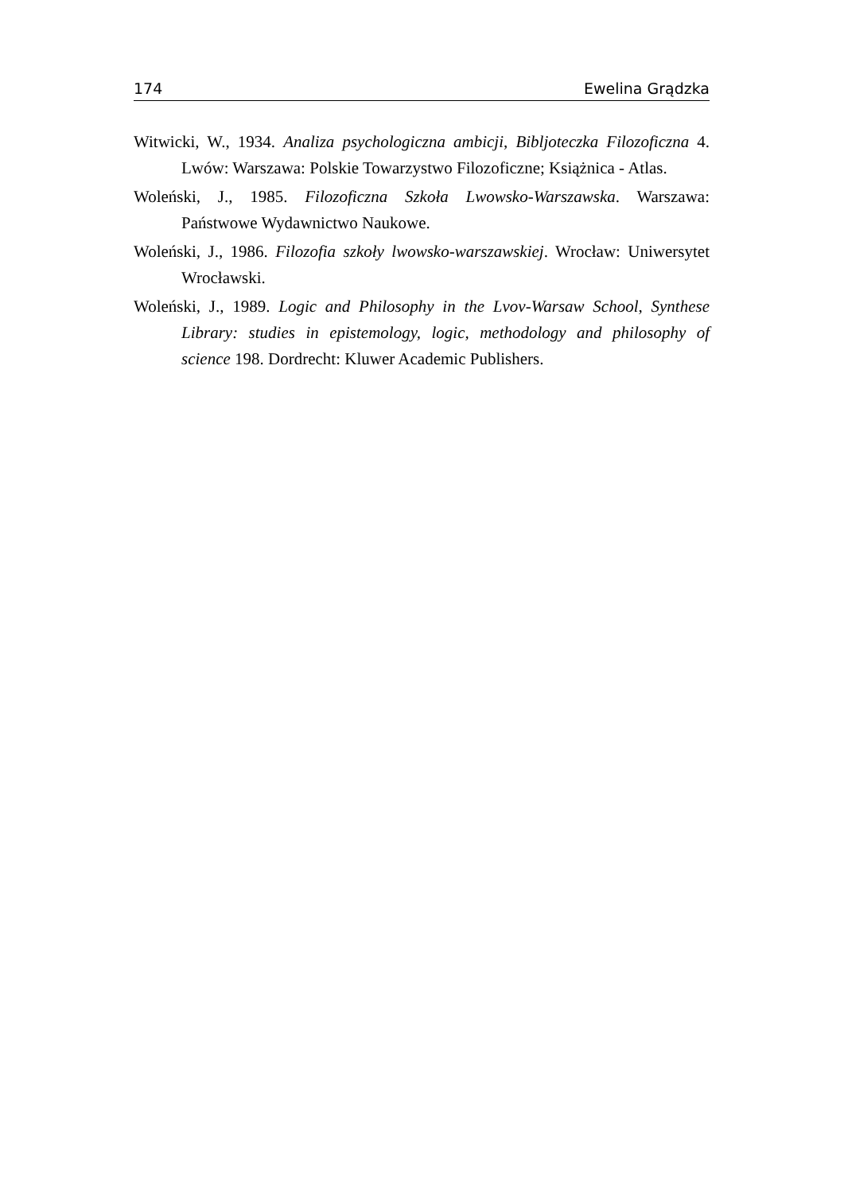174 Ewelina Grądzka
Witwicki, W., 1934. Analiza psychologiczna ambicji, Bibljoteczka Filozoficzna 4. Lwów: Warszawa: Polskie Towarzystwo Filozoficzne; Książnica - Atlas.
Woleński, J., 1985. Filozoficzna Szkoła Lwowsko-Warszawska. Warszawa: Państwowe Wydawnictwo Naukowe.
Woleński, J., 1986. Filozofia szkoły lwowsko-warszawskiej. Wrocław: Uniwersytet Wrocławski.
Woleński, J., 1989. Logic and Philosophy in the Lvov-Warsaw School, Synthese Library: studies in epistemology, logic, methodology and philosophy of science 198. Dordrecht: Kluwer Academic Publishers.